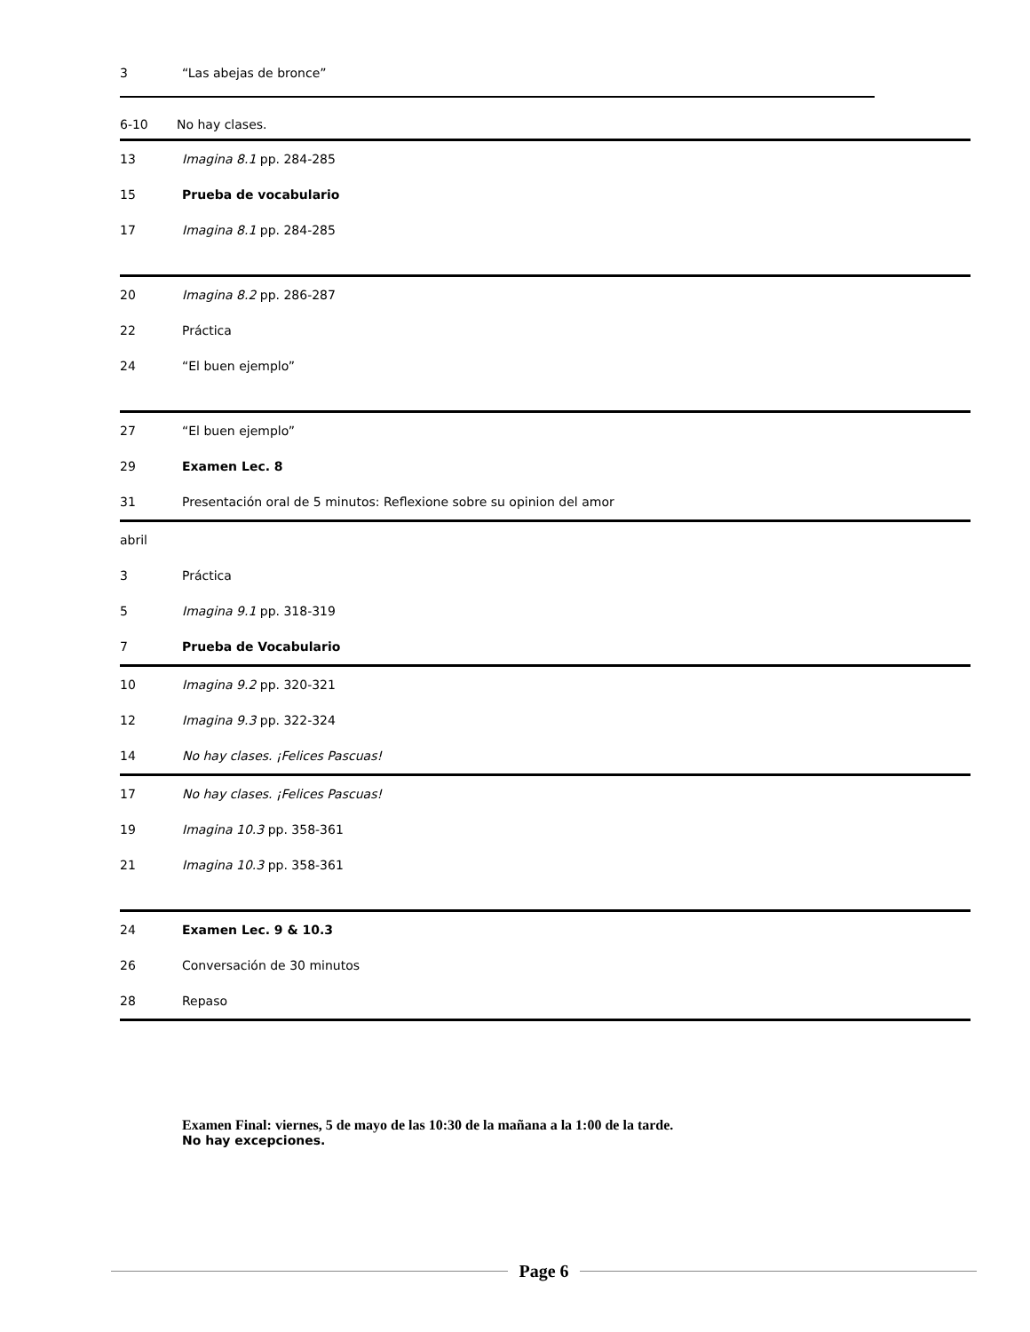3 “Las abejas de bronce”
6-10 No hay clases.
13 Imagina 8.1 pp. 284-285
15 Prueba de vocabulario
17 Imagina 8.1 pp. 284-285
20 Imagina 8.2 pp. 286-287
22 Práctica
24 “El buen ejemplo”
27 “El buen ejemplo”
29 Examen Lec. 8
31 Presentación oral de 5 minutos: Reflexione sobre su opinion del amor
abril
3 Práctica
5 Imagina 9.1 pp. 318-319
7 Prueba de Vocabulario
10 Imagina 9.2 pp. 320-321
12 Imagina 9.3 pp. 322-324
14 No hay clases. ¡Felices Pascuas!
17 No hay clases. ¡Felices Pascuas!
19 Imagina 10.3 pp. 358-361
21 Imagina 10.3 pp. 358-361
24 Examen Lec. 9 & 10.3
26 Conversación de 30 minutos
28 Repaso
Examen Final: viernes, 5 de mayo de las 10:30 de la mañana a la 1:00 de la tarde.
No hay excepciones.
Page 6